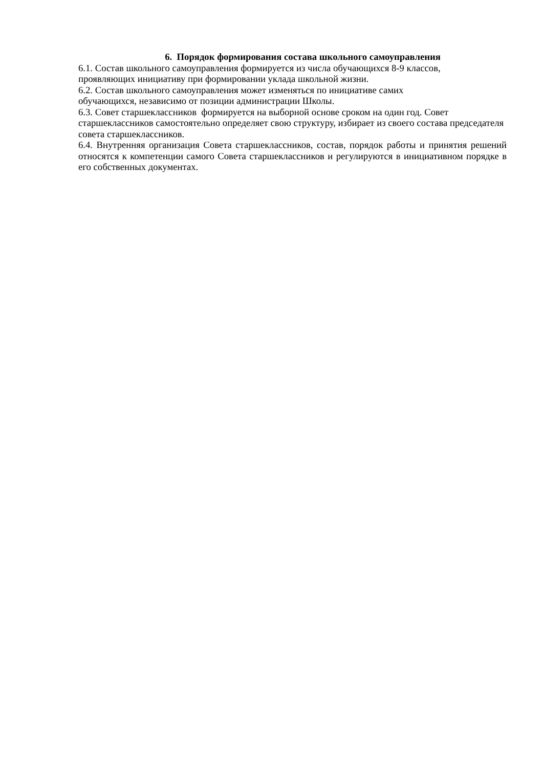6. Порядок формирования состава школьного самоуправления
6.1. Состав школьного самоуправления формируется из числа обучающихся 8-9 классов,
проявляющих инициативу при формировании уклада школьной жизни.
6.2. Состав школьного самоуправления может изменяться по инициативе самих
обучающихся, независимо от позиции администрации Школы.
6.3. Совет старшеклассников формируется на выборной основе сроком на один год. Совет старшеклассников самостоятельно определяет свою структуру, избирает из своего состава председателя совета старшеклассников.
6.4. Внутренняя организация Совета старшеклассников, состав, порядок работы и принятия решений относятся к компетенции самого Совета старшеклассников и регулируются в инициативном порядке в его собственных документах.